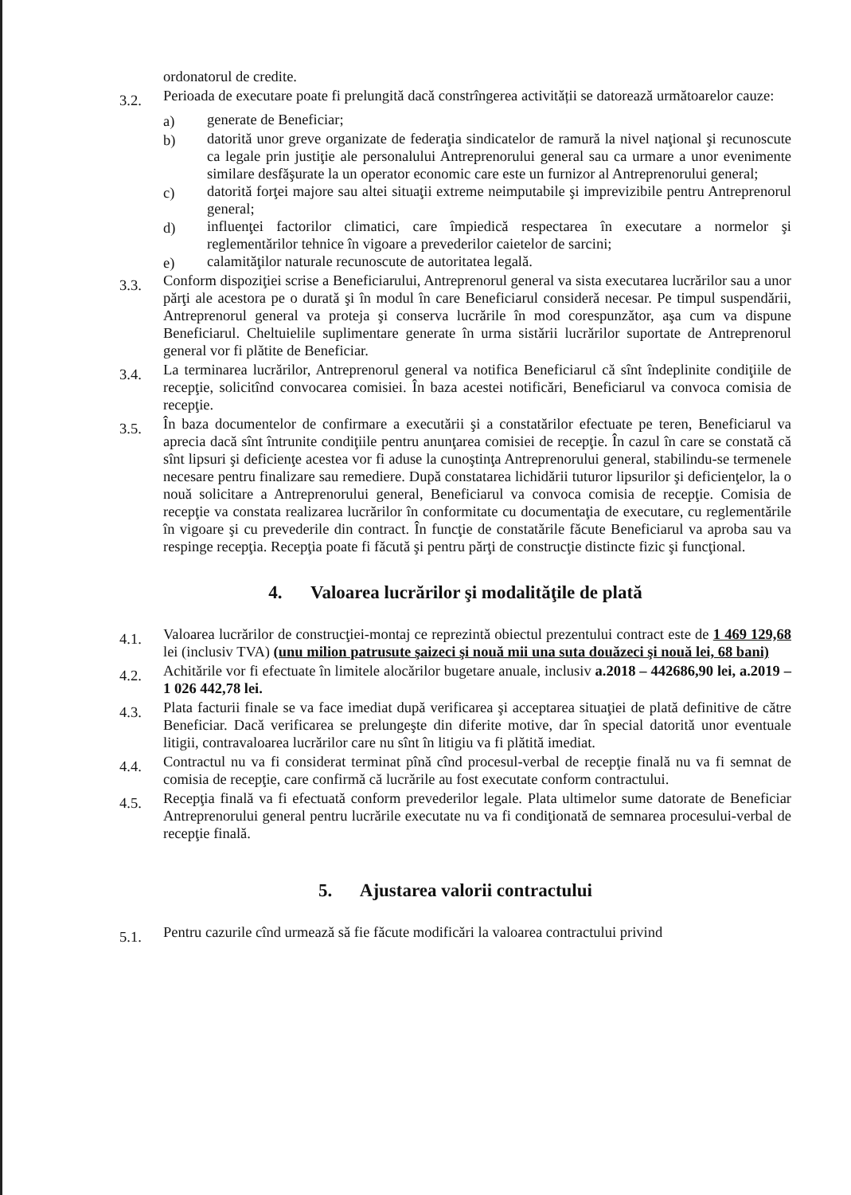ordonatorul de credite.
3.2.
Perioada de executare poate fi prelungită dacă constrîngerea activității se datorează următoarelor cauze:
a) generate de Beneficiar;
b) datorită unor greve organizate de federaţia sindicatelor de ramură la nivel naţional şi recunoscute ca legale prin justiţie ale personalului Antreprenorului general sau ca urmare a unor evenimente similare desfăşurate la un operator economic care este un furnizor al Antreprenorului general;
c) datorită forţei majore sau altei situaţii extreme neimputabile şi imprevizibile pentru Antreprenorul general;
d) influenţei factorilor climatici, care împiedică respectarea în executare a normelor şi reglementărilor tehnice în vigoare a prevederilor caietelor de sarcini;
e) calamităţilor naturale recunoscute de autoritatea legală.
3.3.
Conform dispoziţiei scrise a Beneficiarului, Antreprenorul general va sista executarea lucrărilor sau a unor părţi ale acestora pe o durată şi în modul în care Beneficiarul consideră necesar. Pe timpul suspendării, Antreprenorul general va proteja şi conserva lucrările în mod corespunzător, aşa cum va dispune Beneficiarul. Cheltuielile suplimentare generate în urma sistării lucrărilor suportate de Antreprenorul general vor fi plătite de Beneficiar.
3.4.
La terminarea lucrărilor, Antreprenorul general va notifica Beneficiarul că sînt îndeplinite condiţiile de recepţie, solicitînd convocarea comisiei. În baza acestei notificări, Beneficiarul va convoca comisia de recepţie.
3.5.
În baza documentelor de confirmare a executării şi a constatărilor efectuate pe teren, Beneficiarul va aprecia dacă sînt întrunite condiţiile pentru anunţarea comisiei de recepţie. În cazul în care se constată că sînt lipsuri şi deficienţe acestea vor fi aduse la cunoştinţa Antreprenorului general, stabilindu-se termenele necesare pentru finalizare sau remediere. După constatarea lichidării tuturor lipsurilor şi deficienţelor, la o nouă solicitare a Antreprenorului general, Beneficiarul va convoca comisia de recepţie. Comisia de recepţie va constata realizarea lucrărilor în conformitate cu documentaţia de executare, cu reglementările în vigoare şi cu prevederile din contract. În funcţie de constatările făcute Beneficiarul va aproba sau va respinge recepţia. Recepţia poate fi făcută şi pentru părţi de construcţie distincte fizic şi funcţional.
4. Valoarea lucrărilor şi modalităţile de plată
4.1.
Valoarea lucrărilor de construcţiei-montaj ce reprezintă obiectul prezentului contract este de 1 469 129,68 lei (inclusiv TVA) (unu milion patrusute şaizeci şi nouă mii una suta douăzeci şi nouă lei, 68 bani)
4.2.
Achitările vor fi efectuate în limitele alocărilor bugetare anuale, inclusiv a.2018 – 442686,90 lei, a.2019 – 1 026 442,78 lei.
4.3.
Plata facturii finale se va face imediat după verificarea şi acceptarea situaţiei de plată definitive de către Beneficiar. Dacă verificarea se prelungeşte din diferite motive, dar în special datorită unor eventuale litigii, contravaloarea lucrărilor care nu sînt în litigiu va fi plătită imediat.
4.4.
Contractul nu va fi considerat terminat pînă cînd procesul-verbal de recepţie finală nu va fi semnat de comisia de recepţie, care confirmă că lucrările au fost executate conform contractului.
4.5.
Recepţia finală va fi efectuată conform prevederilor legale. Plata ultimelor sume datorate de Beneficiar Antreprenorului general pentru lucrările executate nu va fi condiţionată de semnarea procesului-verbal de recepţie finală.
5. Ajustarea valorii contractului
5.1.
Pentru cazurile cînd urmează să fie făcute modificări la valoarea contractului privind